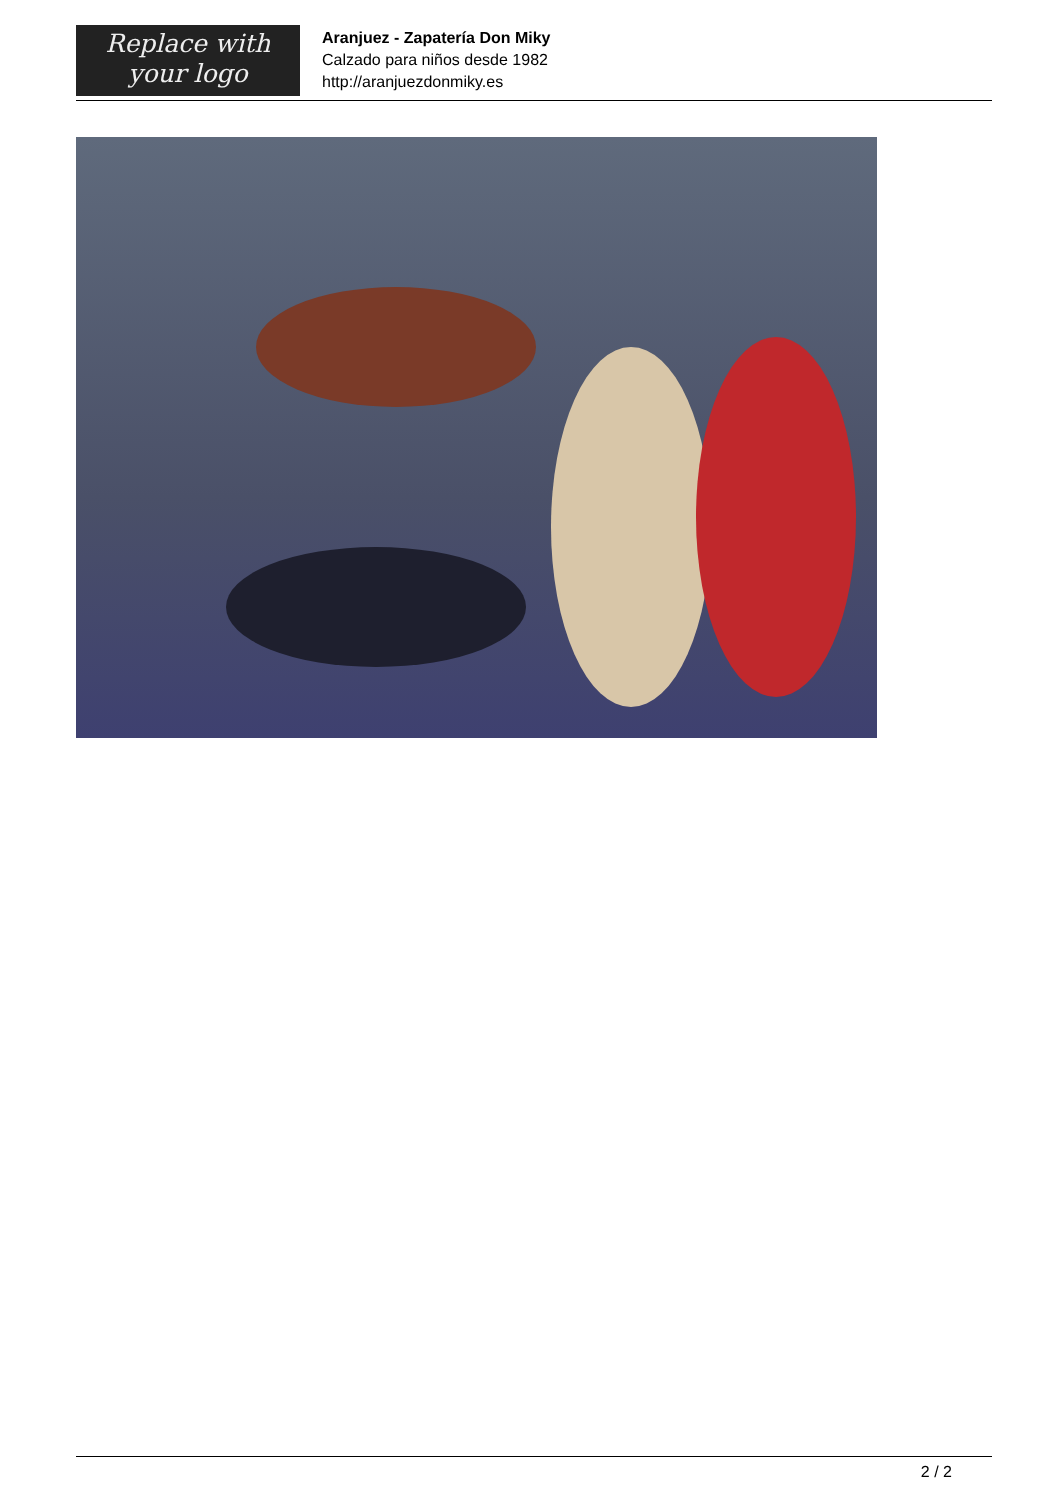Replace with
your logo
Aranjuez - Zapatería Don Miky
Calzado para niños desde 1982
http://aranjuezdonmiky.es
2 / 2